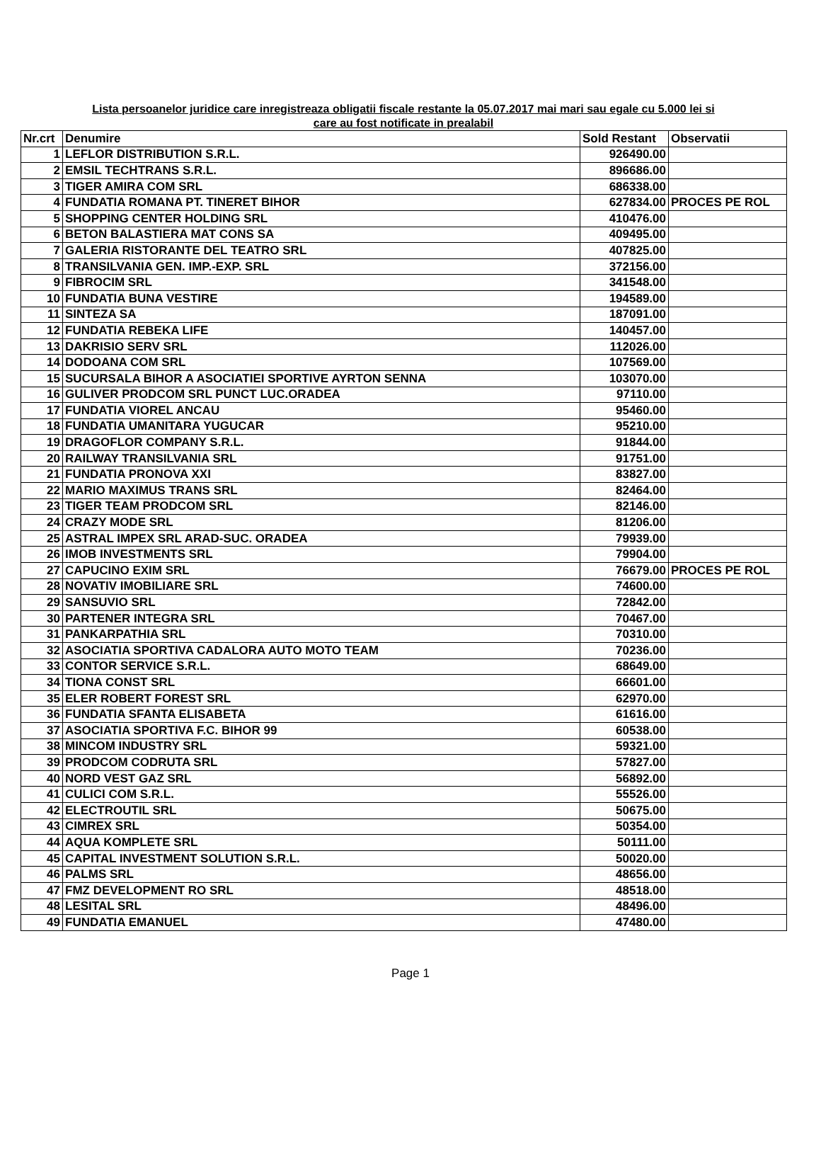Lista persoanelor juridice care inregistreaza obligatii fiscale restante la 05.07.2017 mai mari sau egale cu 5.000 lei si
care au fost notificate in prealabil
| Nr.crt | Denumire | Sold Restant | Observatii |
| --- | --- | --- | --- |
| 1 | LEFLOR DISTRIBUTION S.R.L. | 926490.00 | |
| 2 | EMSIL TECHTRANS S.R.L. | 896686.00 | |
| 3 | TIGER AMIRA COM SRL | 686338.00 | |
| 4 | FUNDATIA ROMANA PT. TINERET BIHOR | 627834.00 | PROCES PE ROL |
| 5 | SHOPPING CENTER HOLDING SRL | 410476.00 | |
| 6 | BETON BALASTIERA MAT CONS SA | 409495.00 | |
| 7 | GALERIA RISTORANTE DEL TEATRO SRL | 407825.00 | |
| 8 | TRANSILVANIA GEN. IMP.-EXP. SRL | 372156.00 | |
| 9 | FIBROCIM SRL | 341548.00 | |
| 10 | FUNDATIA BUNA VESTIRE | 194589.00 | |
| 11 | SINTEZA SA | 187091.00 | |
| 12 | FUNDATIA REBEKA LIFE | 140457.00 | |
| 13 | DAKRISIO SERV SRL | 112026.00 | |
| 14 | DODOANA COM SRL | 107569.00 | |
| 15 | SUCURSALA BIHOR A ASOCIATIEI SPORTIVE AYRTON SENNA | 103070.00 | |
| 16 | GULIVER PRODCOM SRL PUNCT LUC.ORADEA | 97110.00 | |
| 17 | FUNDATIA VIOREL ANCAU | 95460.00 | |
| 18 | FUNDATIA UMANITARA YUGUCAR | 95210.00 | |
| 19 | DRAGOFLOR COMPANY S.R.L. | 91844.00 | |
| 20 | RAILWAY TRANSILVANIA SRL | 91751.00 | |
| 21 | FUNDATIA PRONOVA XXI | 83827.00 | |
| 22 | MARIO MAXIMUS TRANS SRL | 82464.00 | |
| 23 | TIGER TEAM PRODCOM SRL | 82146.00 | |
| 24 | CRAZY MODE SRL | 81206.00 | |
| 25 | ASTRAL IMPEX SRL ARAD-SUC. ORADEA | 79939.00 | |
| 26 | IMOB INVESTMENTS SRL | 79904.00 | |
| 27 | CAPUCINO EXIM SRL | 76679.00 | PROCES PE ROL |
| 28 | NOVATIV IMOBILIARE SRL | 74600.00 | |
| 29 | SANSUVIO SRL | 72842.00 | |
| 30 | PARTENER INTEGRA SRL | 70467.00 | |
| 31 | PANKARPATHIA SRL | 70310.00 | |
| 32 | ASOCIATIA SPORTIVA CADALORA AUTO MOTO TEAM | 70236.00 | |
| 33 | CONTOR SERVICE S.R.L. | 68649.00 | |
| 34 | TIONA CONST SRL | 66601.00 | |
| 35 | ELER ROBERT FOREST SRL | 62970.00 | |
| 36 | FUNDATIA SFANTA ELISABETA | 61616.00 | |
| 37 | ASOCIATIA SPORTIVA F.C. BIHOR 99 | 60538.00 | |
| 38 | MINCOM INDUSTRY SRL | 59321.00 | |
| 39 | PRODCOM CODRUTA SRL | 57827.00 | |
| 40 | NORD VEST GAZ SRL | 56892.00 | |
| 41 | CULICI COM S.R.L. | 55526.00 | |
| 42 | ELECTROUTIL SRL | 50675.00 | |
| 43 | CIMREX SRL | 50354.00 | |
| 44 | AQUA KOMPLETE SRL | 50111.00 | |
| 45 | CAPITAL INVESTMENT SOLUTION S.R.L. | 50020.00 | |
| 46 | PALMS SRL | 48656.00 | |
| 47 | FMZ DEVELOPMENT RO SRL | 48518.00 | |
| 48 | LESITAL SRL | 48496.00 | |
| 49 | FUNDATIA EMANUEL | 47480.00 | |
Page 1